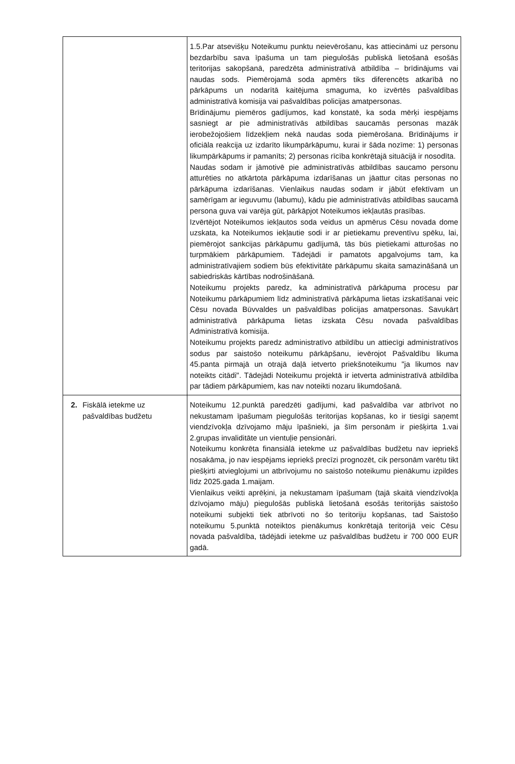| | 1.5.Par atsevišķu Noteikumu punktu neievērošanu, kas attiecināmi uz personu bezdarbību sava īpašuma un tam piegulošās publiskā lietošanā esošās teritorijas sakopšanā, paredzēta administratīvā atbildība – brīdinājums vai naudas sods. Piemērojamā soda apmērs tiks diferencēts atkarībā no pārkāpums un nodarītā kaitējuma smaguma, ko izvērtēs pašvaldības administratīvā komisija vai pašvaldības policijas amatpersonas. Brīdinājumu piemēros gadījumos, kad konstatē, ka soda mērķi iespējams sasniegt ar pie administratīvās atbildības saucamās personas mazāk ierobežojošiem līdzekļiem nekā naudas soda piemērošana. Brīdinājums ir oficiāla reakcija uz izdarīto likumpārkāpumu, kurai ir šāda nozīme: 1) personas likumpārkāpums ir pamanīts; 2) personas rīcība konkrētajā situācijā ir nosodīta. Naudas sodam ir jāmotivē pie administratīvās atbildības saucamo personu atturēties no atkārtota pārkāpuma izdarīšanas un jāattur citas personas no pārkāpuma izdarīšanas. Vienlaikus naudas sodam ir jābūt efektīvam un samērīgam ar ieguvumu (labumu), kādu pie administratīvās atbildības saucamā persona guva vai varēja gūt, pārkāpjot Noteikumos iekļautās prasības. Izvērtējot Noteikumos iekļautos soda veidus un apmērus Cēsu novada dome uzskata, ka Noteikumos iekļautie sodi ir ar pietiekamu preventīvu spēku, lai, piemērojot sankcijas pārkāpumu gadījumā, tās būs pietiekami atturošas no turpmākiem pārkāpumiem. Tādejādi ir pamatots apgalvojums tam, ka administratīvajiem sodiem būs efektivitāte pārkāpumu skaita samazināšanā un sabiedriskās kārtības nodrošināšanā. Noteikumu projekts paredz, ka administratīvā pārkāpuma procesu par Noteikumu pārkāpumiem līdz administratīvā pārkāpuma lietas izskatīšanai veic Cēsu novada Būvvaldes un pašvaldības policijas amatpersonas. Savukārt administratīvā pārkāpuma lietas izskata Cēsu novada pašvaldības Administratīvā komisija. Noteikumu projekts paredz administratīvo atbildību un attiecīgi administratīvos sodus par saistošo noteikumu pārkāpšanu, ievērojot Pašvaldību likuma 45.panta pirmajā un otrajā daļā ietverto priekšnoteikumu "ja likumos nav noteikts citādi". Tādejādi Noteikumu projektā ir ietverta administratīvā atbildība par tādiem pārkāpumiem, kas nav noteikti nozaru likumdošanā. |
| 2. Fiskālā ietekme uz pašvaldības budžetu | Noteikumu 12.punktā paredzēti gadījumi, kad pašvaldība var atbrīvot no nekustamam īpašumam piegulošās teritorijas kopšanas, ko ir tiesīgi saņemt viendzīvokļa dzīvojamo māju īpašnieki, ja šīm personām ir piešķirta 1.vai 2.grupas invaliditāte un vientuļie pensionāri. Noteikumu konkrēta finansiālā ietekme uz pašvaldības budžetu nav iepriekš nosakāma, jo nav iespējams iepriekš precīzi prognozēt, cik personām varētu tikt piešķirti atvieglojumi un atbrīvojumu no saistošo noteikumu pienākumu izpildes līdz 2025.gada 1.maijam. Vienlaikus veikti aprēķini, ja nekustamam īpašumam (tajā skaitā viendzīvokļa dzīvojamo māju) piegulošās publiskā lietošanā esošās teritorijās saistošo noteikumi subjekti tiek atbrīvoti no šo teritoriju kopšanas, tad Saistošo noteikumu 5.punktā noteiktos pienākumus konkrētajā teritorijā veic Cēsu novada pašvaldība, tādējādi ietekme uz pašvaldības budžetu ir 700 000 EUR gadā. |